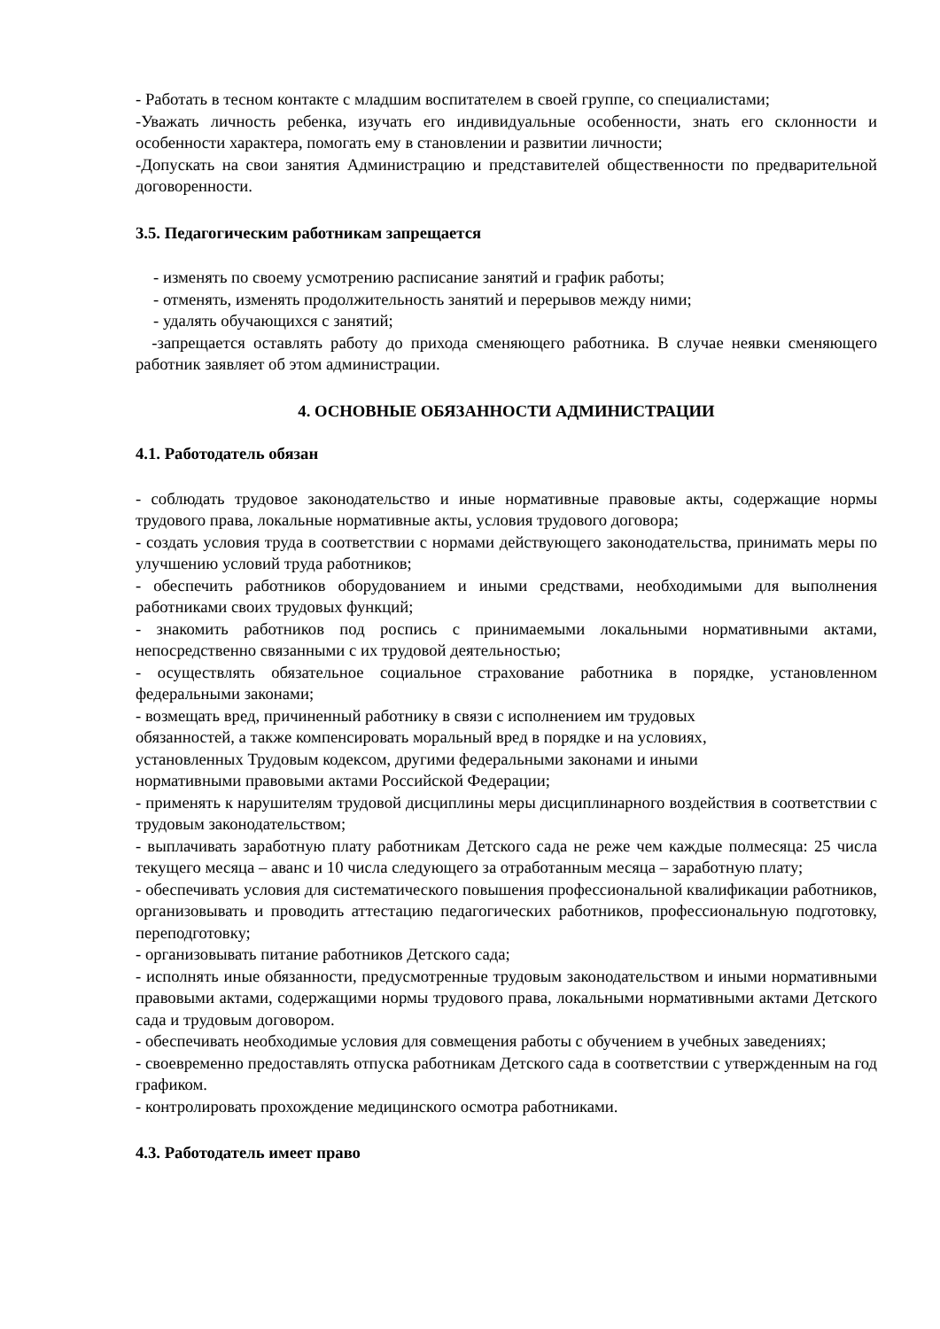- Работать в тесном контакте с младшим воспитателем в своей группе, со специалистами;
-Уважать личность ребенка, изучать его индивидуальные особенности, знать его склонности и особенности характера, помогать ему в становлении и развитии личности;
-Допускать на свои занятия Администрацию и представителей общественности по предварительной договоренности.
3.5. Педагогическим работникам запрещается
- изменять по своему усмотрению расписание занятий и график работы;
- отменять, изменять продолжительность занятий и перерывов между ними;
- удалять обучающихся с занятий;
-запрещается оставлять работу до прихода сменяющего работника. В случае неявки сменяющего работник заявляет об этом администрации.
4. ОСНОВНЫЕ ОБЯЗАННОСТИ АДМИНИСТРАЦИИ
4.1. Работодатель обязан
- соблюдать трудовое законодательство и иные нормативные правовые акты, содержащие нормы трудового права, локальные нормативные акты, условия трудового договора;
- создать условия труда в соответствии с нормами действующего законодательства, принимать меры по улучшению условий труда работников;
- обеспечить работников оборудованием и иными средствами, необходимыми для выполнения работниками своих трудовых функций;
- знакомить работников под роспись с принимаемыми локальными нормативными актами, непосредственно связанными с их трудовой деятельностью;
- осуществлять обязательное социальное страхование работника в порядке, установленном федеральными законами;
- возмещать вред, причиненный работнику в связи с исполнением им трудовых
обязанностей, а также компенсировать моральный вред в порядке и на условиях,
установленных Трудовым кодексом, другими федеральными законами и иными
нормативными правовыми актами Российской Федерации;
- применять к нарушителям трудовой дисциплины меры дисциплинарного воздействия в соответствии с трудовым законодательством;
- выплачивать заработную плату работникам Детского сада не реже чем каждые полмесяца: 25 числа текущего месяца – аванс и 10 числа следующего за отработанным месяца – заработную плату;
- обеспечивать условия для систематического повышения профессиональной квалификации работников, организовывать и проводить аттестацию педагогических работников, профессиональную подготовку, переподготовку;
- организовывать питание работников Детского сада;
- исполнять иные обязанности, предусмотренные трудовым законодательством и иными нормативными правовыми актами, содержащими нормы трудового права, локальными нормативными актами Детского сада и трудовым договором.
- обеспечивать необходимые условия для совмещения работы с обучением в учебных заведениях;
- своевременно предоставлять отпуска работникам Детского сада в соответствии с утвержденным на год графиком.
- контролировать прохождение медицинского осмотра работниками.
4.3. Работодатель имеет право